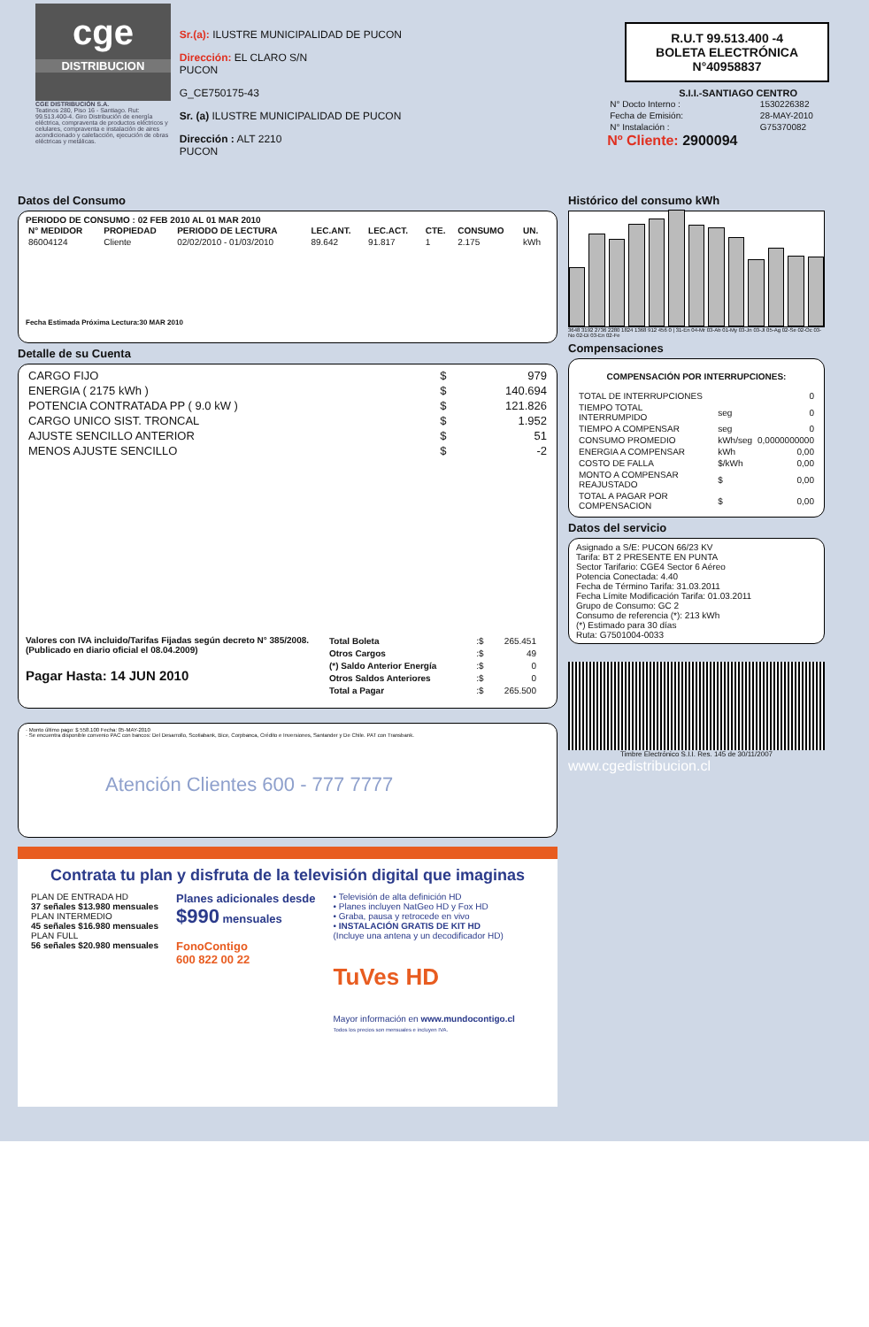cge
DISTRIBUCION
CGE DISTRIBUCIÓN S.A.
Teatinos 280, Piso 16 - Santiago. Rut: 99.513.400-4. Giro Distribución de energía eléctrica, compraventa de productos eléctricos y celulares, compraventa e instalación de aires acondicionado y calefacción, ejecución de obras eléctricas y metálicas.
Sr.(a): ILUSTRE MUNICIPALIDAD DE PUCON
Dirección: EL CLARO S/N
PUCON
G_CE750175-43
Sr. (a) ILUSTRE MUNICIPALIDAD DE PUCON
Dirección : ALT 2210
PUCON
R.U.T 99.513.400 -4
BOLETA ELECTRÓNICA
N°40958837
S.I.I.-SANTIAGO CENTRO
| N° Docto Interno : | 1530226382 |
| Fecha de Emisión: | 28-MAY-2010 |
| N° Instalación : | G75370082 |
Nº Cliente: 2900094
Datos del Consumo
PERIODO DE CONSUMO : 02 FEB 2010 AL 01 MAR 2010
| N° MEDIDOR | PROPIEDAD | PERIODO DE LECTURA | LEC.ANT. | LEC.ACT. | CTE. | CONSUMO | UN. |
| --- | --- | --- | --- | --- | --- | --- | --- |
| 86004124 | Cliente | 02/02/2010 - 01/03/2010 | 89.642 | 91.817 | 1 | 2.175 | kWh |
Fecha Estimada Próxima Lectura:30 MAR 2010
Detalle de su Cuenta
| CARGO FIJO | $ | 979 |
| ENERGIA ( 2175 kWh ) | $ | 140.694 |
| POTENCIA CONTRATADA PP ( 9.0 kW ) | $ | 121.826 |
| CARGO UNICO SIST. TRONCAL | $ | 1.952 |
| AJUSTE SENCILLO ANTERIOR | $ | 51 |
| MENOS AJUSTE SENCILLO | $ | -2 |
Valores con IVA incluido/Tarifas Fijadas según decreto N° 385/2008. (Publicado en diario oficial el 08.04.2009)
Pagar Hasta: 14 JUN 2010
| Total Boleta | :$ | 265.451 |
| Otros Cargos | :$ | 49 |
| (*) Saldo Anterior Energía | :$ | 0 |
| Otros Saldos Anteriores | :$ | 0 |
| Total a Pagar | :$ | 265.500 |
· Monto último pago: $ 558.100 Fecha: 05-MAY-2010
· Se encuentra disponible convenio PAC con bancos: Del Desarrollo, Scotiabank, Bice, Corpbanca, Crédito e Inversiones, Santander y De Chile. PAT con Transbank.
Atención Clientes 600 - 777 7777
Histórico del consumo kWh
3648 3192 2736 2280 1824 1368 912 456 0 | 31-En 04-Mr 03-Ab 01-My 03-Jn 03-Jl 05-Ag 02-Se 02-Oc 03-No 02-Di 03-En 02-Fe
Compensaciones
COMPENSACIÓN POR INTERRUPCIONES:
| TOTAL DE INTERRUPCIONES | | 0 |
| TIEMPO TOTAL INTERRUMPIDO | seg | 0 |
| TIEMPO A COMPENSAR | seg | 0 |
| CONSUMO PROMEDIO | kWh/seg | 0,0000000000 |
| ENERGIA A COMPENSAR | kWh | 0,00 |
| COSTO DE FALLA | $/kWh | 0,00 |
| MONTO A COMPENSAR REAJUSTADO | $ | 0,00 |
| TOTAL A PAGAR POR COMPENSACION | $ | 0,00 |
Datos del servicio
Asignado a S/E: PUCON 66/23 KV
Tarifa: BT 2 PRESENTE EN PUNTA
Sector Tarifario: CGE4 Sector 6 Aéreo
Potencia Conectada: 4.40
Fecha de Término Tarifa: 31.03.2011
Fecha Límite Modificación Tarifa: 01.03.2011
Grupo de Consumo: GC 2
Consumo de referencia (*): 213 kWh
(*) Estimado para 30 días
Ruta: G7501004-0033
Timbre Electrónico S.I.I. Res. 145 de 30/11/2007
www.cgedistribucion.cl
Contrata tu plan y disfruta de la televisión digital que imaginas
PLAN DE ENTRADA HD
37 señales $13.980 mensuales
PLAN INTERMEDIO
45 señales $16.980 mensuales
PLAN FULL
56 señales $20.980 mensuales
Planes adicionales desde
$990 mensuales
FonoContigo
600 822 00 22
• Televisión de alta definición HD
• Planes incluyen NatGeo HD y Fox HD
• Graba, pausa y retrocede en vivo
• INSTALACIÓN GRATIS DE KIT HD
(Incluye una antena y un decodificador HD)
TuVes HD
Mayor información en www.mundocontigo.cl
Todos los precios son mensuales e incluyen IVA.